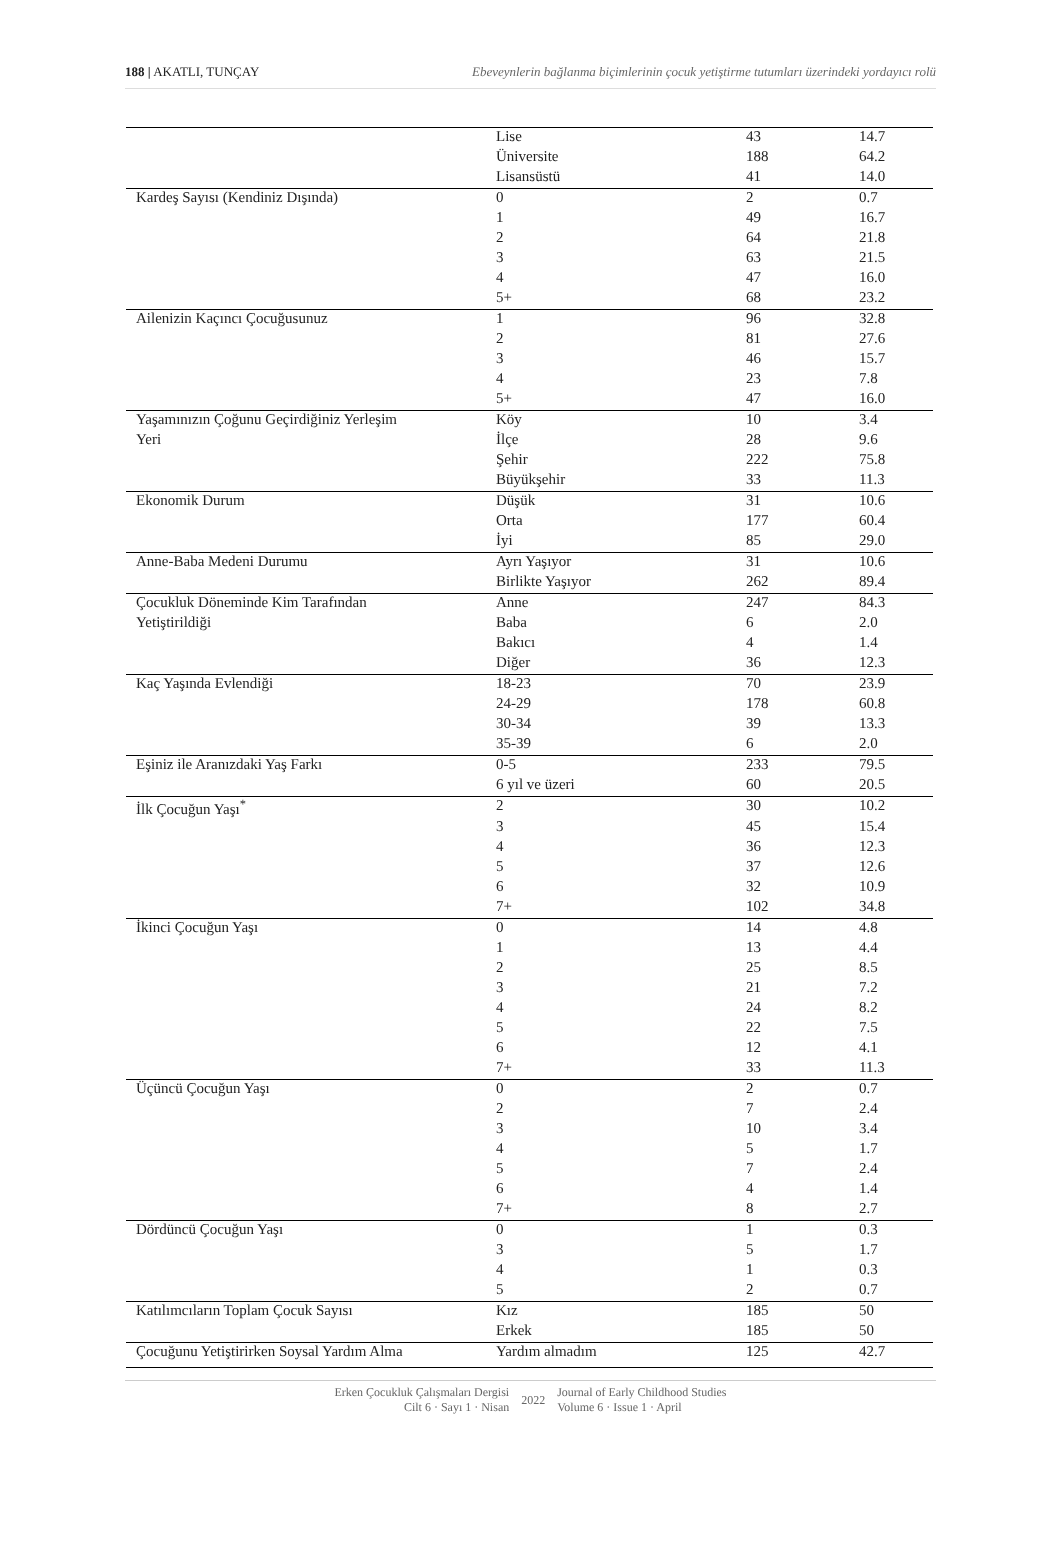188 | AKATLI, TUNÇAY Ebeveynlerin bağlanma biçimlerinin çocuk yetiştirme tutumları üzerindeki yordayıcı rolü
| | Lise | 43 | 14.7 |
| | Üniversite | 188 | 64.2 |
| | Lisansüstü | 41 | 14.0 |
| Kardeş Sayısı (Kendiniz Dışında) | 0 | 2 | 0.7 |
| | 1 | 49 | 16.7 |
| | 2 | 64 | 21.8 |
| | 3 | 63 | 21.5 |
| | 4 | 47 | 16.0 |
| | 5+ | 68 | 23.2 |
| Ailenizin Kaçıncı Çocuğusunuz | 1 | 96 | 32.8 |
| | 2 | 81 | 27.6 |
| | 3 | 46 | 15.7 |
| | 4 | 23 | 7.8 |
| | 5+ | 47 | 16.0 |
| Yaşamınızın Çoğunu Geçirdiğiniz Yerleşim | Köy | 10 | 3.4 |
| Yeri | İlçe | 28 | 9.6 |
| | Şehir | 222 | 75.8 |
| | Büyükşehir | 33 | 11.3 |
| Ekonomik Durum | Düşük | 31 | 10.6 |
| | Orta | 177 | 60.4 |
| | İyi | 85 | 29.0 |
| Anne-Baba Medeni Durumu | Ayrı Yaşıyor | 31 | 10.6 |
| | Birlikte Yaşıyor | 262 | 89.4 |
| Çocukluk Döneminde Kim Tarafından | Anne | 247 | 84.3 |
| Yetiştirildiği | Baba | 6 | 2.0 |
| | Bakıcı | 4 | 1.4 |
| | Diğer | 36 | 12.3 |
| Kaç Yaşında Evlendiği | 18-23 | 70 | 23.9 |
| | 24-29 | 178 | 60.8 |
| | 30-34 | 39 | 13.3 |
| | 35-39 | 6 | 2.0 |
| Eşiniz ile Aranızdaki Yaş Farkı | 0-5 | 233 | 79.5 |
| | 6 yıl ve üzeri | 60 | 20.5 |
| İlk Çocuğun Yaşı<sup>*</sup> | 2 | 30 | 10.2 |
| | 3 | 45 | 15.4 |
| | 4 | 36 | 12.3 |
| | 5 | 37 | 12.6 |
| | 6 | 32 | 10.9 |
| | 7+ | 102 | 34.8 |
| İkinci Çocuğun Yaşı | 0 | 14 | 4.8 |
| | 1 | 13 | 4.4 |
| | 2 | 25 | 8.5 |
| | 3 | 21 | 7.2 |
| | 4 | 24 | 8.2 |
| | 5 | 22 | 7.5 |
| | 6 | 12 | 4.1 |
| | 7+ | 33 | 11.3 |
| Üçüncü Çocuğun Yaşı | 0 | 2 | 0.7 |
| | 2 | 7 | 2.4 |
| | 3 | 10 | 3.4 |
| | 4 | 5 | 1.7 |
| | 5 | 7 | 2.4 |
| | 6 | 4 | 1.4 |
| | 7+ | 8 | 2.7 |
| Dördüncü Çocuğun Yaşı | 0 | 1 | 0.3 |
| | 3 | 5 | 1.7 |
| | 4 | 1 | 0.3 |
| | 5 | 2 | 0.7 |
| Katılımcıların Toplam Çocuk Sayısı | Kız | 185 | 50 |
| | Erkek | 185 | 50 |
| Çocuğunu Yetiştirirken Soysal Yardım Alma | Yardım almadım | 125 | 42.7 |
Erken Çocukluk Çalışmaları Dergisi
Cilt 6 · Sayı 1 · Nisan
2022
Journal of Early Childhood Studies
Volume 6 · Issue 1 · April